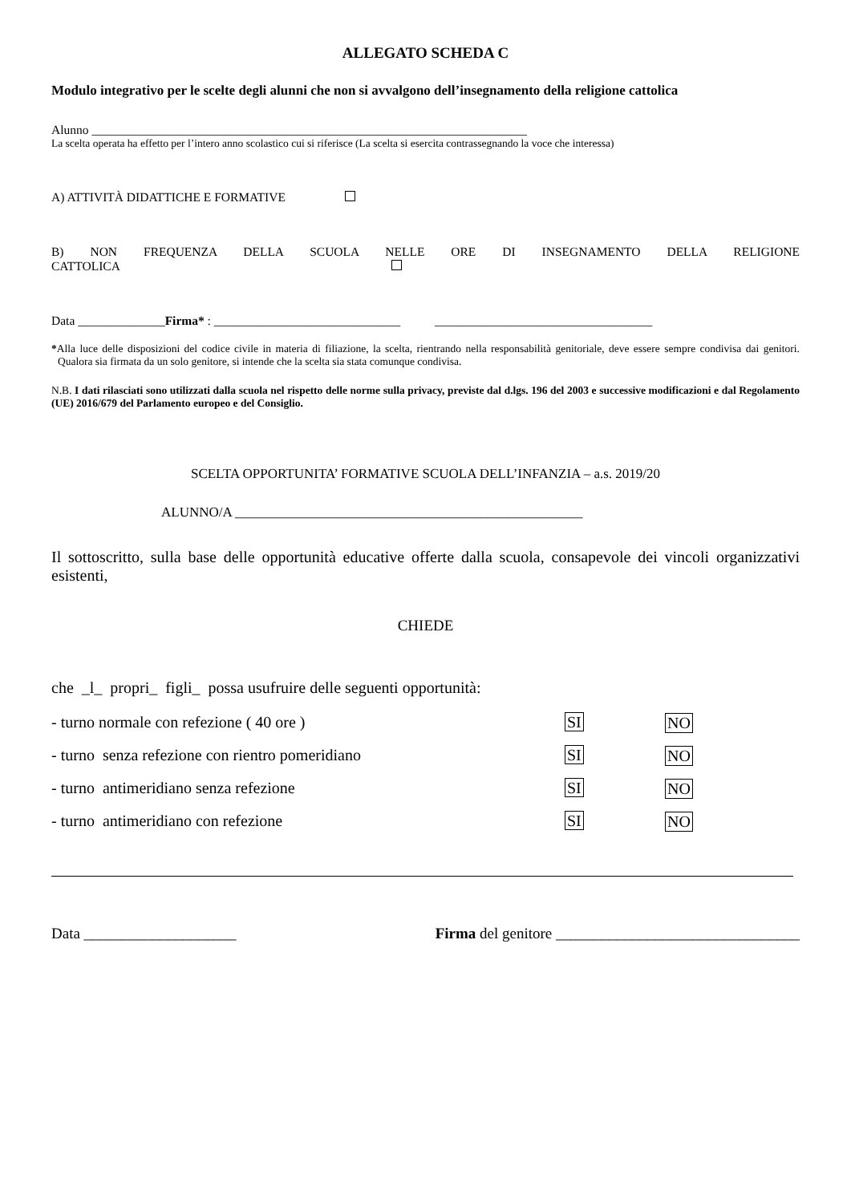ALLEGATO SCHEDA C
Modulo integrativo per le scelte degli alunni che non si avvalgono dell’insegnamento della religione cattolica
Alunno ______________________________________________________________________
La scelta operata ha effetto per l’intero anno scolastico cui si riferisce (La scelta si esercita contrassegnando la voce che interessa)
A) ATTIVITÀ DIDATTICHE E FORMATIVE
B) NON FREQUENZA DELLA SCUOLA NELLE ORE DI INSEGNAMENTO DELLA RELIGIONE
CATTOLICA
Data ______________Firma* : ______________________________ ___________________________________
*Alla luce delle disposizioni del codice civile in materia di filiazione, la scelta, rientrando nella responsabilità genitoriale, deve essere sempre condivisa dai genitori. Qualora sia firmata da un solo genitore, si intende che la scelta sia stata comunque condivisa.
N.B. I dati rilasciati sono utilizzati dalla scuola nel rispetto delle norme sulla privacy, previste dal d.lgs. 196 del 2003 e successive modificazioni e dal Regolamento (UE) 2016/679 del Parlamento europeo e del Consiglio.
SCELTA OPPORTUNITA’ FORMATIVE SCUOLA DELL’INFANZIA – a.s. 2019/20
ALUNNO/A ___________________________________________________
Il sottoscritto, sulla base delle opportunità educative offerte dalla scuola, consapevole dei vincoli organizzativi esistenti,
CHIEDE
che _l_ propri_ figli_ possa usufruire delle seguenti opportunità:
- turno normale con refezione ( 40 ore ) SI NO
- turno senza refezione con rientro pomeridiano SI NO
- turno antimeridiano senza refezione SI NO
- turno antimeridiano con refezione SI NO
Data ____________________ Firma del genitore ________________________________